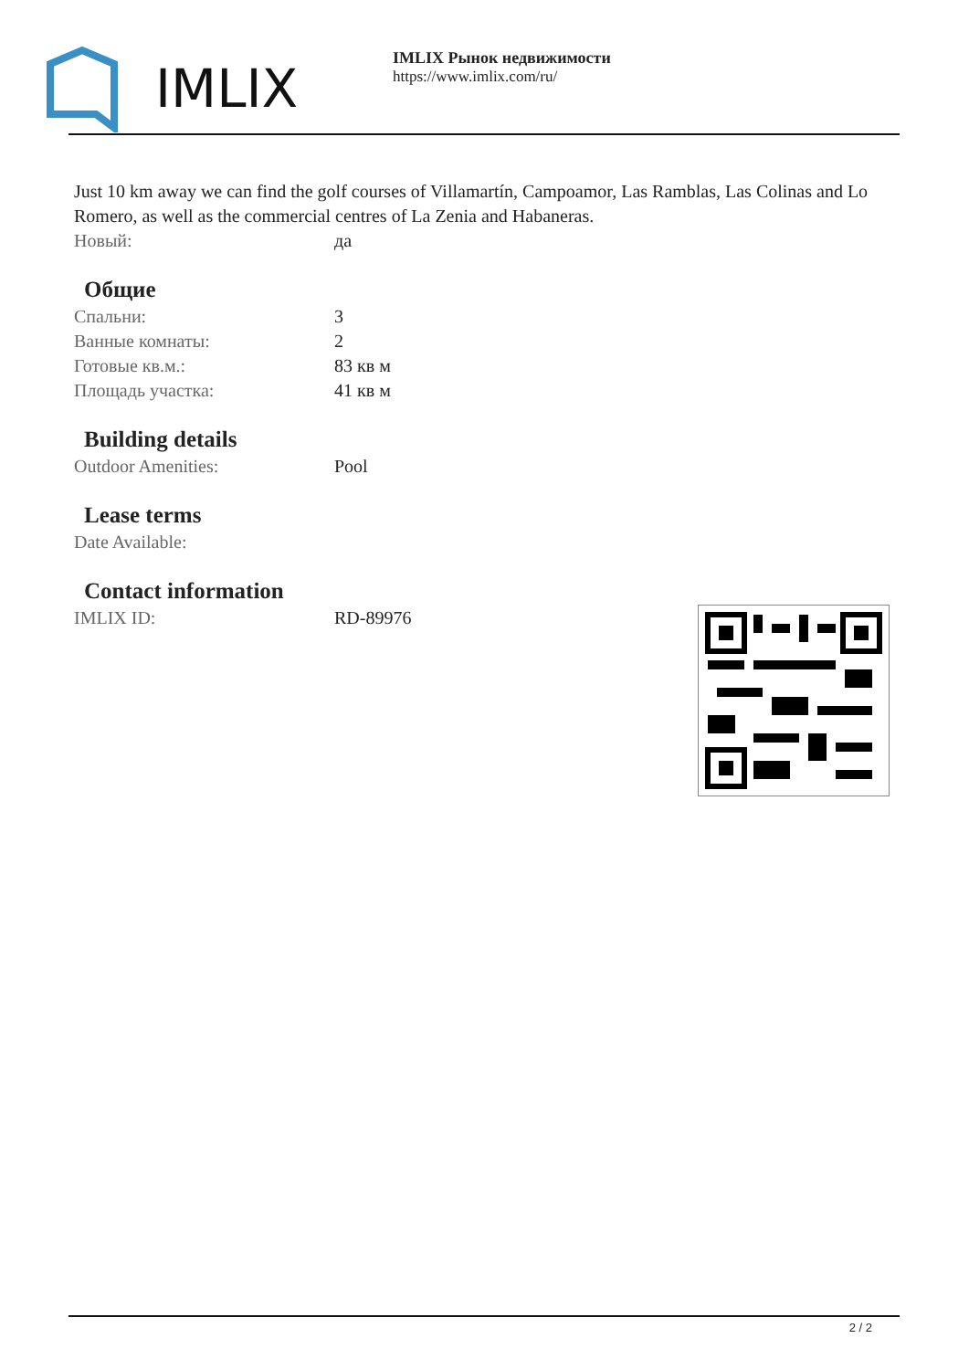IMLIX
IMLIX Рынок недвижимости
https://www.imlix.com/ru/
Just 10 km away we can find the golf courses of Villamartín, Campoamor, Las Ramblas, Las Colinas and Lo Romero, as well as the commercial centres of La Zenia and Habaneras.
| Новый: | да |
Общие
| Спальни: | 3 |
| Ванные комнаты: | 2 |
| Готовые кв.м.: | 83 кв м |
| Площадь участка: | 41 кв м |
Building details
| Outdoor Amenities: | Pool |
Lease terms
| Date Available: | |
Contact information
| IMLIX ID: | RD-89976 |
2 / 2